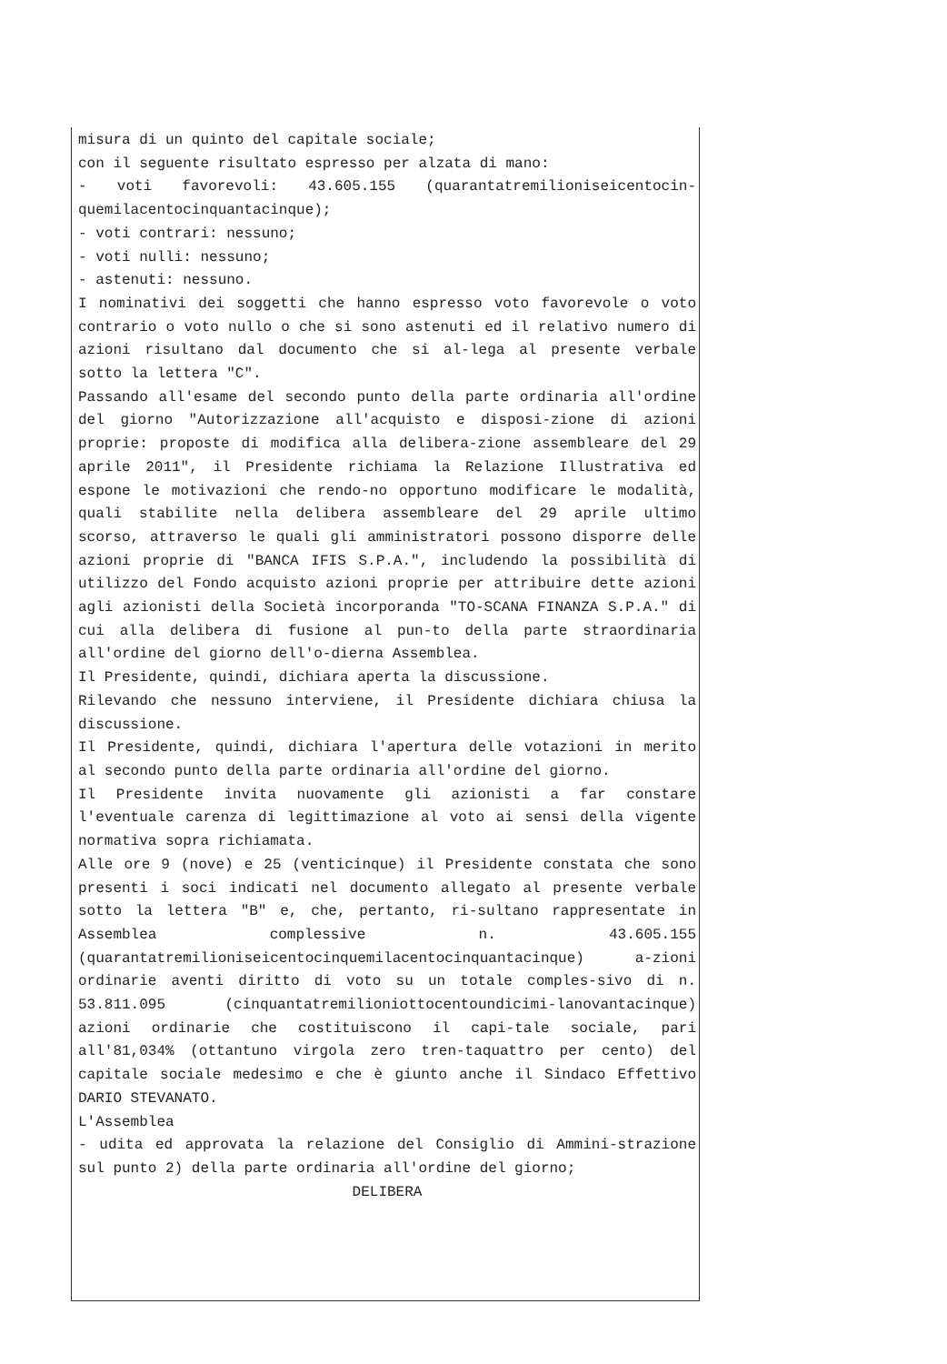misura di un quinto del capitale sociale;
con il seguente risultato espresso per alzata di mano:
- voti favorevoli: 43.605.155 (quarantatremilioniseicentocin-quemilacentocinquantacinque);
- voti contrari: nessuno;
- voti nulli: nessuno;
- astenuti: nessuno.
I nominativi dei soggetti che hanno espresso voto favorevole o voto contrario o voto nullo o che si sono astenuti ed il relativo numero di azioni risultano dal documento che si al-lega al presente verbale sotto la lettera "C".
Passando all'esame del secondo punto della parte ordinaria all'ordine del giorno "Autorizzazione all'acquisto e disposi-zione di azioni proprie: proposte di modifica alla delibera-zione assembleare del 29 aprile 2011", il Presidente richiama la Relazione Illustrativa ed espone le motivazioni che rendo-no opportuno modificare le modalità, quali stabilite nella delibera assembleare del 29 aprile ultimo scorso, attraverso le quali gli amministratori possono disporre delle azioni proprie di "BANCA IFIS S.P.A.", includendo la possibilità di utilizzo del Fondo acquisto azioni proprie per attribuire dette azioni agli azionisti della Società incorporanda "TO-SCANA FINANZA S.P.A." di cui alla delibera di fusione al pun-to della parte straordinaria all'ordine del giorno dell'o-dierna Assemblea.
Il Presidente, quindi, dichiara aperta la discussione.
Rilevando che nessuno interviene, il Presidente dichiara chiusa la discussione.
Il Presidente, quindi, dichiara l'apertura delle votazioni in merito al secondo punto della parte ordinaria all'ordine del giorno.
Il Presidente invita nuovamente gli azionisti a far constare l'eventuale carenza di legittimazione al voto ai sensi della vigente normativa sopra richiamata.
Alle ore 9 (nove) e 25 (venticinque) il Presidente constata che sono presenti i soci indicati nel documento allegato al presente verbale sotto la lettera "B" e, che, pertanto, ri-sultano rappresentate in Assemblea complessive n. 43.605.155 (quarantatremilioniseicentocinquemilacentocinquantacinque) a-zioni ordinarie aventi diritto di voto su un totale comples-sivo di n. 53.811.095 (cinquantatremilioniottocentoundicimi-lanovantacinque) azioni ordinarie che costituiscono il capi-tale sociale, pari all'81,034% (ottantuno virgola zero tren-taquattro per cento) del capitale sociale medesimo e che è giunto anche il Sindaco Effettivo DARIO STEVANATO.
L'Assemblea
- udita ed approvata la relazione del Consiglio di Ammini-strazione sul punto 2) della parte ordinaria all'ordine del giorno;
DELIBERA